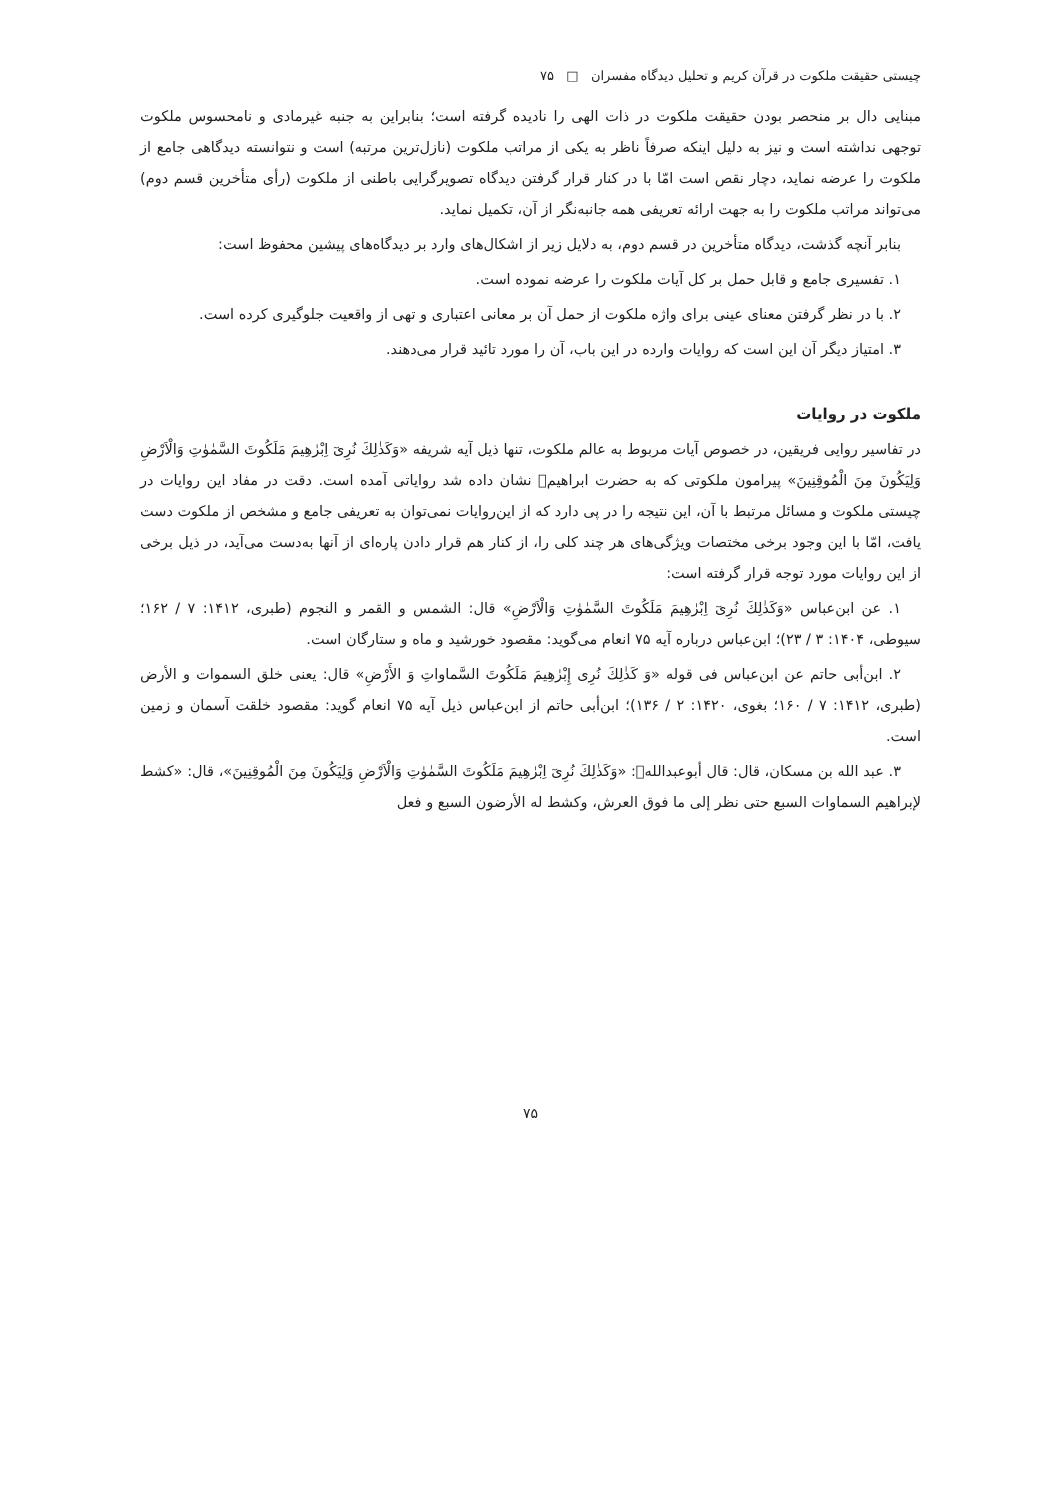چیستی حقیقت ملکوت در قرآن کریم و تحلیل دیدگاه مفسران □ ۷۵
مبنایی دال بر منحصر بودن حقیقت ملکوت در ذات الهی را نادیده گرفته است؛ بنابراین به جنبه غیرمادی و نامحسوس ملکوت توجهی نداشته است و نیز به دلیل اینکه صرفاً ناظر به یکی از مراتب ملکوت (نازل‌ترین مرتبه) است و نتوانسته دیدگاهی جامع از ملکوت را عرضه نماید، دچار نقص است امّا با در کنار قرار گرفتن دیدگاه تصویرگرایی باطنی از ملکوت (رأی متأخرین قسم دوم) می‌تواند مراتب ملکوت را به جهت ارائه تعریفی همه جانبه‌نگر از آن، تکمیل نماید.
بنابر آنچه گذشت، دیدگاه متأخرین در قسم دوم، به دلایل زیر از اشکال‌های وارد بر دیدگاه‌های پیشین محفوظ است:
۱. تفسیری جامع و قابل حمل بر کل آیات ملکوت را عرضه نموده است.
۲. با در نظر گرفتن معنای عینی برای واژه ملکوت از حمل آن بر معانی اعتباری و تهی از واقعیت جلوگیری کرده است.
۳. امتیاز دیگر آن این است که روایات وارده در این باب، آن را مورد تائید قرار می‌دهند.
ملکوت در روایات
در تفاسیر روایی فریقین، در خصوص آیات مربوط به عالم ملکوت، تنها ذیل آیه شریفه «وَكَذٰلِكَ نُرِىٓ اِبْرٰهِيمَ مَلَكُوتَ السَّمٰوٰتِ وَالْاَرْضِ وَلِيَكُونَ مِنَ الْمُوقِنِينَ» پیرامون ملکوتی که به حضرت ابراهیم﷩ نشان داده شد روایاتی آمده است. دقت در مفاد این روایات در چیستی ملکوت و مسائل مرتبط با آن، این نتیجه را در پی دارد که از این‌روایات نمی‌توان به تعریفی جامع و مشخص از ملکوت دست یافت، امّا با این وجود برخی مختصات ویژگی‌های هر چند کلی را، از کنار هم قرار دادن پاره‌ای از آنها به‌دست می‌آید، در ذیل برخی از این روایات مورد توجه قرار گرفته است:
۱. عن ابن‌عباس «وَكَذٰلِكَ نُرِىٓ اِبْرٰهِيمَ مَلَكُوتَ السَّمٰوٰتِ وَالْاَرْضِ» قال: الشمس و القمر و النجوم (طبری، ۱۴۱۲: ۷ / ۱۶۲؛ سیوطی، ۱۴۰۴: ۳ / ۲۳)؛ ابن‌عباس درباره آیه ۷۵ انعام می‌گوید: مقصود خورشید و ماه و ستارگان است.
۲. ابن‌أبی حاتم عن ابن‌عباس فی قوله «وَ كَذٰلِكَ نُرِى إِبْرٰهِيمَ مَلَكُوتَ السَّماواتِ وَ الأَرْضِ» قال: یعنی خلق السموات و الأرض (طبری، ۱۴۱۲: ۷ / ۱۶۰؛ بغوی، ۱۴۲۰: ۲ / ۱۳۶)؛ ابن‌أبی حاتم از ابن‌عباس ذیل آیه ۷۵ انعام گوید: مقصود خلقت آسمان و زمین است.
۳. عبد الله بن مسکان، قال: قال أبوعبدالله﷩: «وَكَذٰلِكَ نُرِىٓ اِبْرٰهِيمَ مَلَكُوتَ السَّمٰوٰتِ وَالْاَرْضِ وَلِيَكُونَ مِنَ الْمُوقِنِينَ»، قال: «كشط لإبراهيم السماوات السبع حتى نظر إلى ما فوق العرش، وكشط له الأرضون السبع و فعل
۷۵